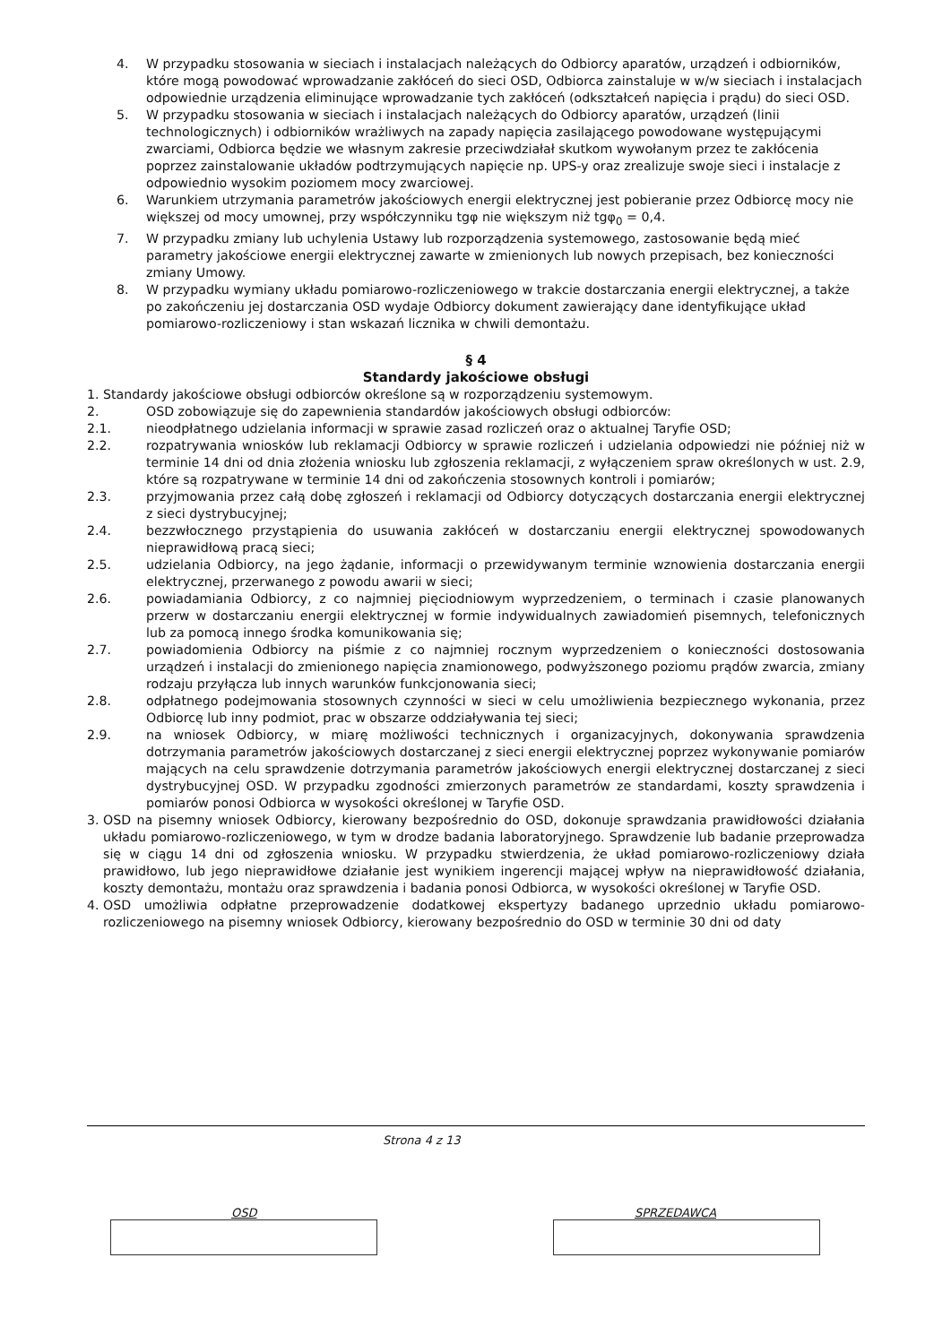4. W przypadku stosowania w sieciach i instalacjach należących do Odbiorcy aparatów, urządzeń i odbiorników, które mogą powodować wprowadzanie zakłóceń do sieci OSD, Odbiorca zainstaluje w w/w sieciach i instalacjach odpowiednie urządzenia eliminujące wprowadzanie tych zakłóceń (odkształceń napięcia i prądu) do sieci OSD.
5. W przypadku stosowania w sieciach i instalacjach należących do Odbiorcy aparatów, urządzeń (linii technologicznych) i odbiorników wrażliwych na zapady napięcia zasilającego powodowane występującymi zwarciami, Odbiorca będzie we własnym zakresie przeciwdziałał skutkom wywołanym przez te zakłócenia poprzez zainstalowanie układów podtrzymujących napięcie np. UPS-y oraz zrealizuje swoje sieci i instalacje z odpowiednio wysokim poziomem mocy zwarciowej.
6. Warunkiem utrzymania parametrów jakościowych energii elektrycznej jest pobieranie przez Odbiorcę mocy nie większej od mocy umownej, przy współczynniku tgφ nie większym niż tgφ<sub>0</sub> = 0,4.
7. W przypadku zmiany lub uchylenia Ustawy lub rozporządzenia systemowego, zastosowanie będą mieć parametry jakościowe energii elektrycznej zawarte w zmienionych lub nowych przepisach, bez konieczności zmiany Umowy.
8. W przypadku wymiany układu pomiarowo-rozliczeniowego w trakcie dostarczania energii elektrycznej, a także po zakończeniu jej dostarczania OSD wydaje Odbiorcy dokument zawierający dane identyfikujące układ pomiarowo-rozliczeniowy i stan wskazań licznika w chwili demontażu.
§ 4
Standardy jakościowe obsługi
1. Standardy jakościowe obsługi odbiorców określone są w rozporządzeniu systemowym.
2. OSD zobowiązuje się do zapewnienia standardów jakościowych obsługi odbiorców:
2.1. nieodpłatnego udzielania informacji w sprawie zasad rozliczeń oraz o aktualnej Taryfie OSD;
2.2. rozpatrywania wniosków lub reklamacji Odbiorcy w sprawie rozliczeń i udzielania odpowiedzi nie później niż w terminie 14 dni od dnia złożenia wniosku lub zgłoszenia reklamacji, z wyłączeniem spraw określonych w ust. 2.9, które są rozpatrywane w terminie 14 dni od zakończenia stosownych kontroli i pomiarów;
2.3. przyjmowania przez całą dobę zgłoszeń i reklamacji od Odbiorcy dotyczących dostarczania energii elektrycznej z sieci dystrybucyjnej;
2.4. bezzwłocznego przystąpienia do usuwania zakłóceń w dostarczaniu energii elektrycznej spowodowanych nieprawidłową pracą sieci;
2.5. udzielania Odbiorcy, na jego żądanie, informacji o przewidywanym terminie wznowienia dostarczania energii elektrycznej, przerwanego z powodu awarii w sieci;
2.6. powiadamiania Odbiorcy, z co najmniej pięciodniowym wyprzedzeniem, o terminach i czasie planowanych przerw w dostarczaniu energii elektrycznej w formie indywidualnych zawiadomień pisemnych, telefonicznych lub za pomocą innego środka komunikowania się;
2.7. powiadomienia Odbiorcy na piśmie z co najmniej rocznym wyprzedzeniem o konieczności dostosowania urządzeń i instalacji do zmienionego napięcia znamionowego, podwyższonego poziomu prądów zwarcia, zmiany rodzaju przyłącza lub innych warunków funkcjonowania sieci;
2.8. odpłatnego podejmowania stosownych czynności w sieci w celu umożliwienia bezpiecznego wykonania, przez Odbiorcę lub inny podmiot, prac w obszarze oddziaływania tej sieci;
2.9. na wniosek Odbiorcy, w miarę możliwości technicznych i organizacyjnych, dokonywania sprawdzenia dotrzymania parametrów jakościowych dostarczanej z sieci energii elektrycznej poprzez wykonywanie pomiarów mających na celu sprawdzenie dotrzymania parametrów jakościowych energii elektrycznej dostarczanej z sieci dystrybucyjnej OSD. W przypadku zgodności zmierzonych parametrów ze standardami, koszty sprawdzenia i pomiarów ponosi Odbiorca w wysokości określonej w Taryfie OSD.
3. OSD na pisemny wniosek Odbiorcy, kierowany bezpośrednio do OSD, dokonuje sprawdzania prawidłowości działania układu pomiarowo-rozliczeniowego, w tym w drodze badania laboratoryjnego. Sprawdzenie lub badanie przeprowadza się w ciągu 14 dni od zgłoszenia wniosku. W przypadku stwierdzenia, że układ pomiarowo-rozliczeniowy działa prawidłowo, lub jego nieprawidłowe działanie jest wynikiem ingerencji mającej wpływ na nieprawidłowość działania, koszty demontażu, montażu oraz sprawdzenia i badania ponosi Odbiorca, w wysokości określonej w Taryfie OSD.
4. OSD umożliwia odpłatne przeprowadzenie dodatkowej ekspertyzy badanego uprzednio układu pomiarowo-rozliczeniowego na pisemny wniosek Odbiorcy, kierowany bezpośrednio do OSD w terminie 30 dni od daty
Strona 4 z 13
OSD SPRZEDAWCA